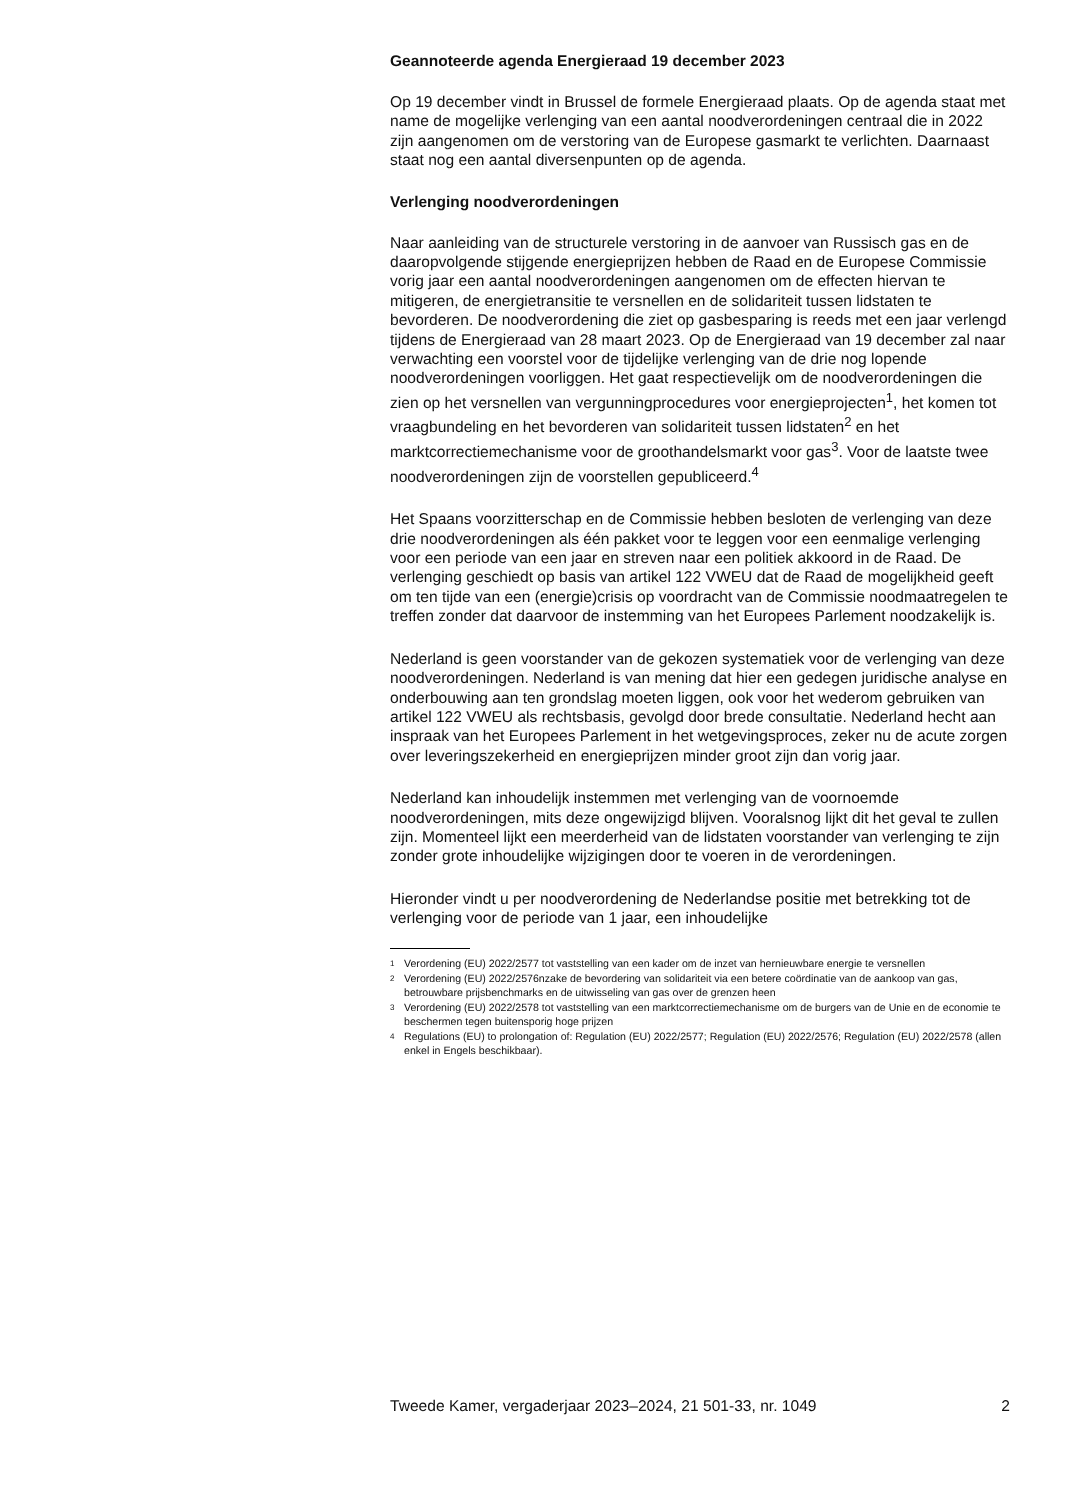Geannoteerde agenda Energieraad 19 december 2023
Op 19 december vindt in Brussel de formele Energieraad plaats. Op de agenda staat met name de mogelijke verlenging van een aantal noodverordeningen centraal die in 2022 zijn aangenomen om de verstoring van de Europese gasmarkt te verlichten. Daarnaast staat nog een aantal diversenpunten op de agenda.
Verlenging noodverordeningen
Naar aanleiding van de structurele verstoring in de aanvoer van Russisch gas en de daaropvolgende stijgende energieprijzen hebben de Raad en de Europese Commissie vorig jaar een aantal noodverordeningen aangenomen om de effecten hiervan te mitigeren, de energietransitie te versnellen en de solidariteit tussen lidstaten te bevorderen. De noodverordening die ziet op gasbesparing is reeds met een jaar verlengd tijdens de Energieraad van 28 maart 2023. Op de Energieraad van 19 december zal naar verwachting een voorstel voor de tijdelijke verlenging van de drie nog lopende noodverordeningen voorliggen. Het gaat respectievelijk om de noodverordeningen die zien op het versnellen van vergunningprocedures voor energieprojecten<sup>1</sup>, het komen tot vraagbundeling en het bevorderen van solidariteit tussen lidstaten<sup>2</sup> en het marktcorrectiemechanisme voor de groothandelsmarkt voor gas<sup>3</sup>. Voor de laatste twee noodverordeningen zijn de voorstellen gepubliceerd.<sup>4</sup>
Het Spaans voorzitterschap en de Commissie hebben besloten de verlenging van deze drie noodverordeningen als één pakket voor te leggen voor een eenmalige verlenging voor een periode van een jaar en streven naar een politiek akkoord in de Raad. De verlenging geschiedt op basis van artikel 122 VWEU dat de Raad de mogelijkheid geeft om ten tijde van een (energie)crisis op voordracht van de Commissie noodmaatregelen te treffen zonder dat daarvoor de instemming van het Europees Parlement noodzakelijk is.
Nederland is geen voorstander van de gekozen systematiek voor de verlenging van deze noodverordeningen. Nederland is van mening dat hier een gedegen juridische analyse en onderbouwing aan ten grondslag moeten liggen, ook voor het wederom gebruiken van artikel 122 VWEU als rechtsbasis, gevolgd door brede consultatie. Nederland hecht aan inspraak van het Europees Parlement in het wetgevingsproces, zeker nu de acute zorgen over leveringszekerheid en energieprijzen minder groot zijn dan vorig jaar.
Nederland kan inhoudelijk instemmen met verlenging van de voornoemde noodverordeningen, mits deze ongewijzigd blijven. Vooralsnog lijkt dit het geval te zullen zijn. Momenteel lijkt een meerderheid van de lidstaten voorstander van verlenging te zijn zonder grote inhoudelijke wijzigingen door te voeren in de verordeningen.
Hieronder vindt u per noodverordening de Nederlandse positie met betrekking tot de verlenging voor de periode van 1 jaar, een inhoudelijke
<sup>1</sup> Verordening (EU) 2022/2577 tot vaststelling van een kader om de inzet van hernieuwbare energie te versnellen
<sup>2</sup> Verordening (EU) 2022/2576nzake de bevordering van solidariteit via een betere coördinatie van de aankoop van gas, betrouwbare prijsbenchmarks en de uitwisseling van gas over de grenzen heen
<sup>3</sup> Verordening (EU) 2022/2578 tot vaststelling van een marktcorrectiemechanisme om de burgers van de Unie en de economie te beschermen tegen buitensporig hoge prijzen
<sup>4</sup> Regulations (EU) to prolongation of: Regulation (EU) 2022/2577; Regulation (EU) 2022/2576; Regulation (EU) 2022/2578 (allen enkel in Engels beschikbaar).
Tweede Kamer, vergaderjaar 2023–2024, 21 501-33, nr. 1049 2